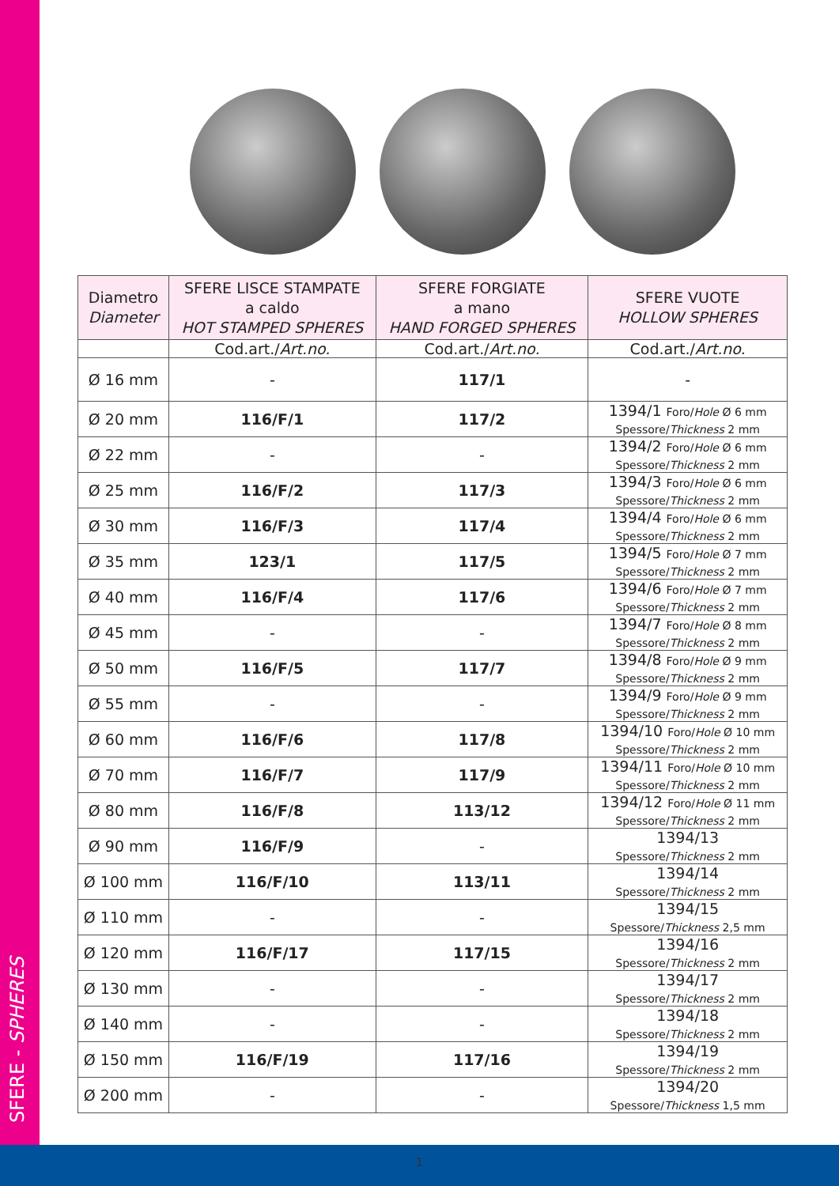SFERE - SPHERES
| Diametro Diameter | SFERE LISCE STAMPATE a caldo HOT STAMPED SPHERES | SFERE FORGIATE a mano HAND FORGED SPHERES | SFERE VUOTE HOLLOW SPHERES |
| --- | --- | --- | --- |
| | Cod.art./ Art.no. | Cod.art./ Art.no. | Cod.art./ Art.no. |
| Ø 16 mm | - | 117/1 | - |
| Ø 20 mm | 116/F/1 | 117/2 | 1394/1 Foro/ Hole Ø 6 mm Spessore/ Thickness 2 mm |
| Ø 22 mm | - | - | 1394/2 Foro/ Hole Ø 6 mm Spessore/ Thickness 2 mm |
| Ø 25 mm | 116/F/2 | 117/3 | 1394/3 Foro/ Hole Ø 6 mm Spessore/ Thickness 2 mm |
| Ø 30 mm | 116/F/3 | 117/4 | 1394/4 Foro/ Hole Ø 6 mm Spessore/ Thickness 2 mm |
| Ø 35 mm | 123/1 | 117/5 | 1394/5 Foro/ Hole Ø 7 mm Spessore/ Thickness 2 mm |
| Ø 40 mm | 116/F/4 | 117/6 | 1394/6 Foro/ Hole Ø 7 mm Spessore/ Thickness 2 mm |
| Ø 45 mm | - | - | 1394/7 Foro/ Hole Ø 8 mm Spessore/ Thickness 2 mm |
| Ø 50 mm | 116/F/5 | 117/7 | 1394/8 Foro/ Hole Ø 9 mm Spessore/ Thickness 2 mm |
| Ø 55 mm | - | - | 1394/9 Foro/ Hole Ø 9 mm Spessore/ Thickness 2 mm |
| Ø 60 mm | 116/F/6 | 117/8 | 1394/10 Foro/ Hole Ø 10 mm Spessore/ Thickness 2 mm |
| Ø 70 mm | 116/F/7 | 117/9 | 1394/11 Foro/ Hole Ø 10 mm Spessore/ Thickness 2 mm |
| Ø 80 mm | 116/F/8 | 113/12 | 1394/12 Foro/ Hole Ø 11 mm Spessore/ Thickness 2 mm |
| Ø 90 mm | 116/F/9 | - | 1394/13 Spessore/ Thickness 2 mm |
| Ø 100 mm | 116/F/10 | 113/11 | 1394/14 Spessore/ Thickness 2 mm |
| Ø 110 mm | - | - | 1394/15 Spessore/ Thickness 2,5 mm |
| Ø 120 mm | 116/F/17 | 117/15 | 1394/16 Spessore/ Thickness 2 mm |
| Ø 130 mm | - | - | 1394/17 Spessore/ Thickness 2 mm |
| Ø 140 mm | - | - | 1394/18 Spessore/ Thickness 2 mm |
| Ø 150 mm | 116/F/19 | 117/16 | 1394/19 Spessore/ Thickness 2 mm |
| Ø 200 mm | - | - | 1394/20 Spessore/ Thickness 1,5 mm |
1